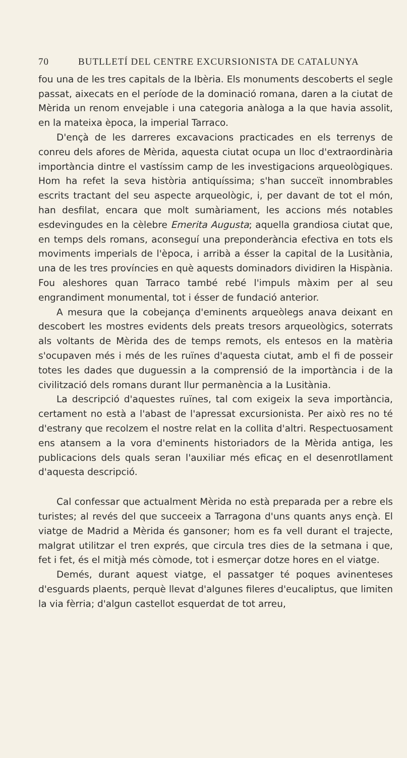70 BUTLLETÍ DEL CENTRE EXCURSIONISTA DE CATALUNYA
fou una de les tres capitals de la Ibèria. Els monuments descoberts el segle passat, aixecats en el període de la dominació romana, daren a la ciutat de Mèrida un renom envejable i una categoria anàloga a la que havia assolit, en la mateixa època, la imperial Tarraco.
D'ençà de les darreres excavacions practicades en els terrenys de conreu dels afores de Mèrida, aquesta ciutat ocupa un lloc d'extraordinària importància dintre el vastíssim camp de les investigacions arqueològiques. Hom ha refet la seva història antiquíssima; s'han succeït innombrables escrits tractant del seu aspecte arqueològic, i, per davant de tot el món, han desfilat, encara que molt sumàriament, les accions més notables esdevingudes en la cèlebre Emerita Augusta; aquella grandiosa ciutat que, en temps dels romans, aconseguí una preponderància efectiva en tots els moviments imperials de l'època, i arribà a ésser la capital de la Lusitània, una de les tres províncies en què aquests dominadors dividiren la Hispània. Fou aleshores quan Tarraco també rebé l'impuls màxim per al seu engrandiment monumental, tot i ésser de fundació anterior.
A mesura que la cobejança d'eminents arqueòlegs anava deixant en descobert les mostres evidents dels preats tresors arqueològics, soterrats als voltants de Mèrida des de temps remots, els entesos en la matèria s'ocupaven més i més de les ruïnes d'aquesta ciutat, amb el fi de posseir totes les dades que duguessin a la comprensió de la importància i de la civilització dels romans durant llur permanència a la Lusitània.
La descripció d'aquestes ruïnes, tal com exigeix la seva importància, certament no està a l'abast de l'apressat excursionista. Per això res no té d'estrany que recolzem el nostre relat en la collita d'altri. Respectuosament ens atansem a la vora d'eminents historiadors de la Mèrida antiga, les publicacions dels quals seran l'auxiliar més eficaç en el desenrotllament d'aquesta descripció.
Cal confessar que actualment Mèrida no està preparada per a rebre els turistes; al revés del que succeeix a Tarragona d'uns quants anys ençà. El viatge de Madrid a Mèrida és gansoner; hom es fa vell durant el trajecte, malgrat utilitzar el tren exprés, que circula tres dies de la setmana i que, fet i fet, és el mitjà més còmode, tot i esmerçar dotze hores en el viatge.
Demés, durant aquest viatge, el passatger té poques avinenteses d'esguards plaents, perquè llevat d'algunes fileres d'eucaliptus, que limiten la via fèrria; d'algun castellot esquerdat de tot arreu,